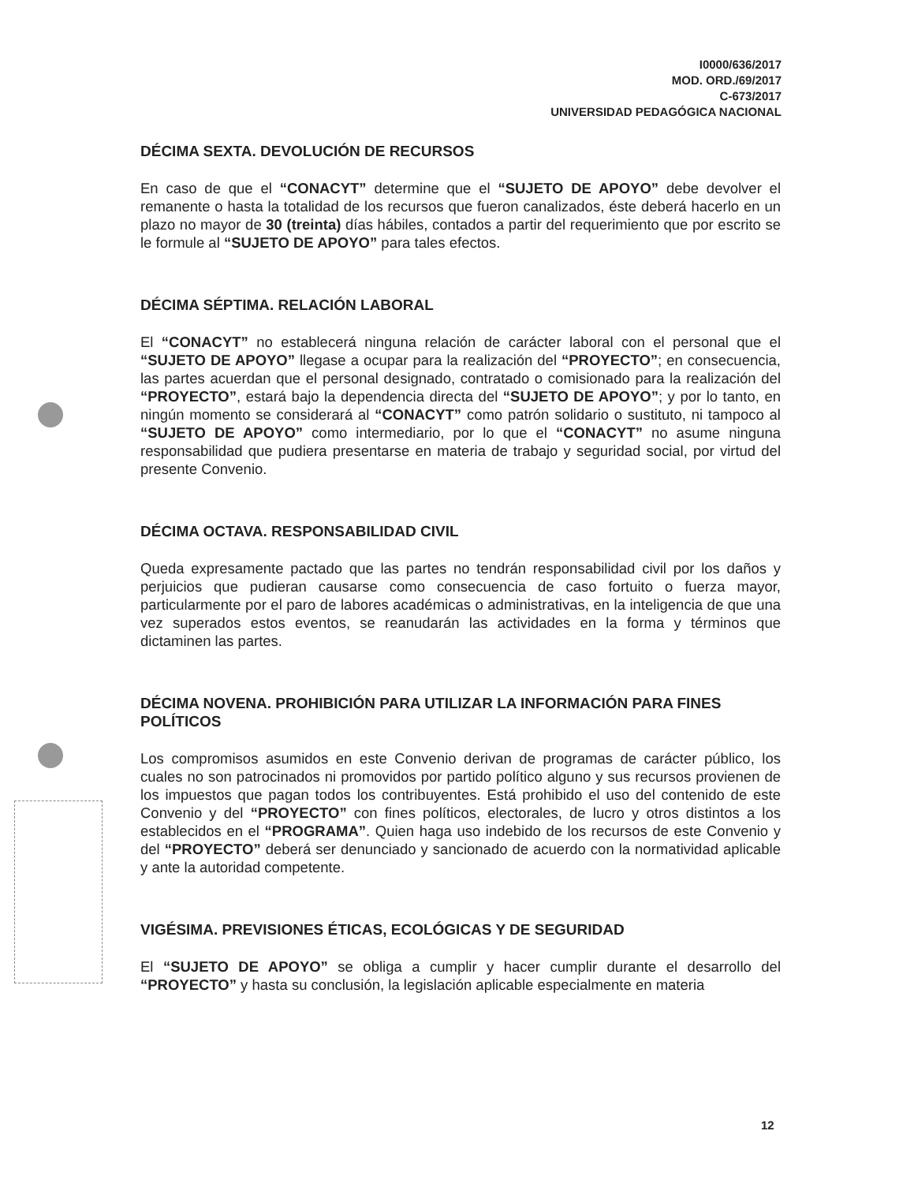I0000/636/2017
MOD. ORD./69/2017
C-673/2017
UNIVERSIDAD PEDAGÓGICA NACIONAL
DÉCIMA SEXTA. DEVOLUCIÓN DE RECURSOS
En caso de que el “CONACYT” determine que el “SUJETO DE APOYO” debe devolver el remanente o hasta la totalidad de los recursos que fueron canalizados, éste deberá hacerlo en un plazo no mayor de 30 (treinta) días hábiles, contados a partir del requerimiento que por escrito se le formule al “SUJETO DE APOYO” para tales efectos.
DÉCIMA SÉPTIMA. RELACIÓN LABORAL
El “CONACYT” no establecerá ninguna relación de carácter laboral con el personal que el “SUJETO DE APOYO” llegase a ocupar para la realización del “PROYECTO”; en consecuencia, las partes acuerdan que el personal designado, contratado o comisionado para la realización del “PROYECTO”, estará bajo la dependencia directa del “SUJETO DE APOYO”; y por lo tanto, en ningún momento se considerará al “CONACYT” como patrón solidario o sustituto, ni tampoco al “SUJETO DE APOYO” como intermediario, por lo que el “CONACYT” no asume ninguna responsabilidad que pudiera presentarse en materia de trabajo y seguridad social, por virtud del presente Convenio.
DÉCIMA OCTAVA. RESPONSABILIDAD CIVIL
Queda expresamente pactado que las partes no tendrán responsabilidad civil por los daños y perjuicios que pudieran causarse como consecuencia de caso fortuito o fuerza mayor, particularmente por el paro de labores académicas o administrativas, en la inteligencia de que una vez superados estos eventos, se reanudarán las actividades en la forma y términos que dictaminen las partes.
DÉCIMA NOVENA. PROHIBICIÓN PARA UTILIZAR LA INFORMACIÓN PARA FINES POLÍTICOS
Los compromisos asumidos en este Convenio derivan de programas de carácter público, los cuales no son patrocinados ni promovidos por partido político alguno y sus recursos provienen de los impuestos que pagan todos los contribuyentes. Está prohibido el uso del contenido de este Convenio y del “PROYECTO” con fines políticos, electorales, de lucro y otros distintos a los establecidos en el “PROGRAMA”. Quien haga uso indebido de los recursos de este Convenio y del “PROYECTO” deberá ser denunciado y sancionado de acuerdo con la normatividad aplicable y ante la autoridad competente.
VIGÉSIMA. PREVISIONES ÉTICAS, ECOLÓGICAS Y DE SEGURIDAD
El “SUJETO DE APOYO” se obliga a cumplir y hacer cumplir durante el desarrollo del “PROYECTO” y hasta su conclusión, la legislación aplicable especialmente en materia
12